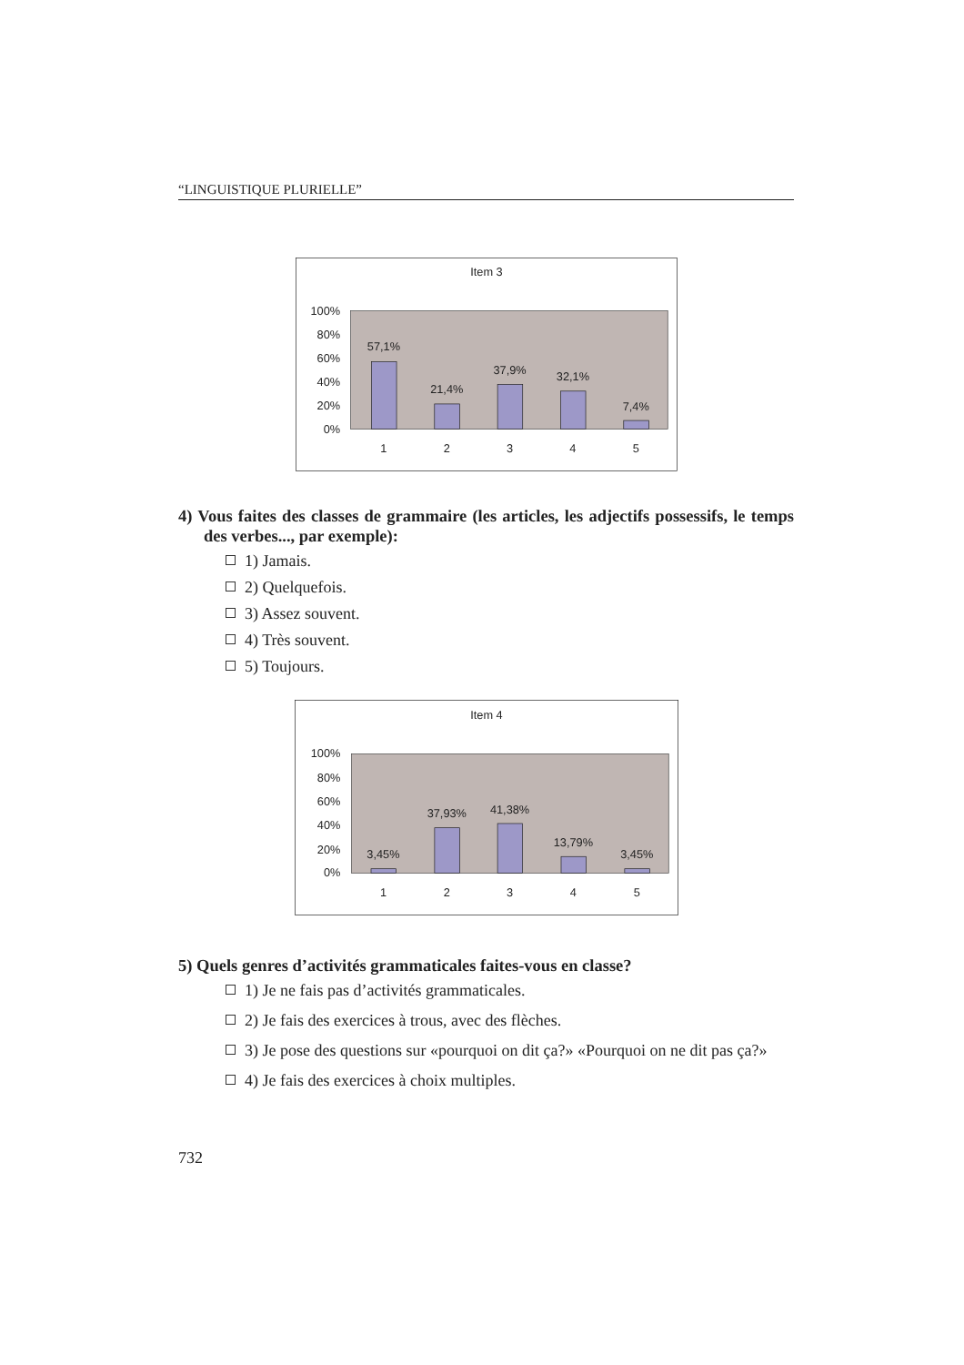“LINGUISTIQUE PLURIELLE”
Item 3
100%
80%
60%
40%
20%
0%
57,1%
21,4%
37,9%
32,1%
7,4%
1
2
3
4
5
4) Vous faites des classes de grammaire (les articles, les adjectifs possessifs, le temps des verbes..., par exemple):
1) Jamais.
2) Quelquefois.
3) Assez souvent.
4) Très souvent.
5) Toujours.
Item 4
100%
80%
60%
40%
20%
0%
3,45%
37,93%
41,38%
13,79%
3,45%
1
2
3
4
5
5) Quels genres d’activités grammaticales faites-vous en classe?
1) Je ne fais pas d’activités grammaticales.
2) Je fais des exercices à trous, avec des flèches.
3) Je pose des questions sur «pourquoi on dit ça?» «Pourquoi on ne dit pas ça?»
4) Je fais des exercices à choix multiples.
732